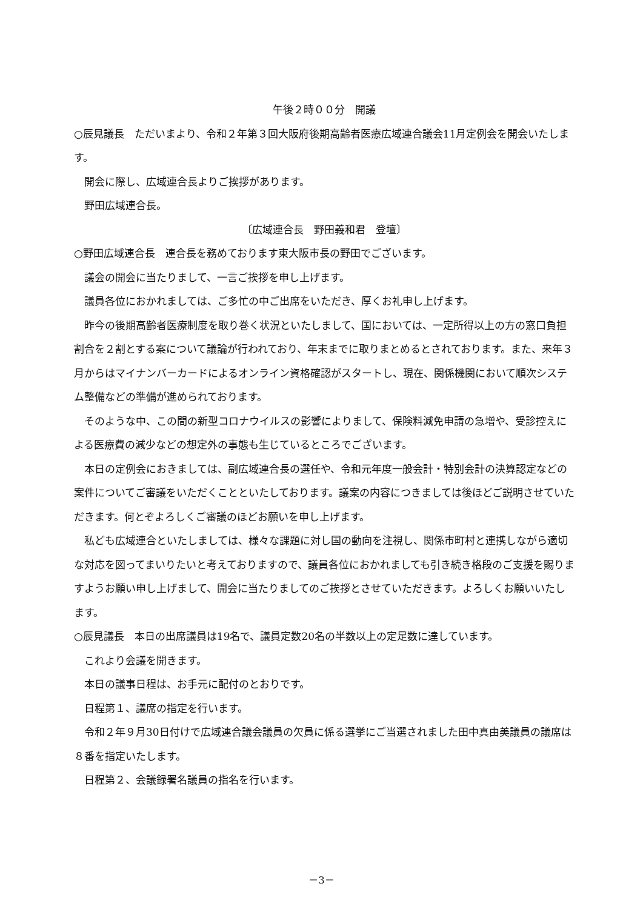午後２時００分　開議
○辰見議長　ただいまより、令和２年第３回大阪府後期高齢者医療広域連合議会11月定例会を開会いたします。
開会に際し、広域連合長よりご挨拶があります。
野田広域連合長。
〔広域連合長　野田義和君　登壇〕
○野田広域連合長　連合長を務めております東大阪市長の野田でございます。
議会の開会に当たりまして、一言ご挨拶を申し上げます。
議員各位におかれましては、ご多忙の中ご出席をいただき、厚くお礼申し上げます。
昨今の後期高齢者医療制度を取り巻く状況といたしまして、国においては、一定所得以上の方の窓口負担割合を２割とする案について議論が行われており、年末までに取りまとめるとされております。また、来年３月からはマイナンバーカードによるオンライン資格確認がスタートし、現在、関係機関において順次システム整備などの準備が進められております。
そのような中、この間の新型コロナウイルスの影響によりまして、保険料減免申請の急増や、受診控えによる医療費の減少などの想定外の事態も生じているところでございます。
本日の定例会におきましては、副広域連合長の選任や、令和元年度一般会計・特別会計の決算認定などの案件についてご審議をいただくことといたしております。議案の内容につきましては後ほどご説明させていただきます。何とぞよろしくご審議のほどお願いを申し上げます。
私ども広域連合といたしましては、様々な課題に対し国の動向を注視し、関係市町村と連携しながら適切な対応を図ってまいりたいと考えておりますので、議員各位におかれましても引き続き格段のご支援を賜りますようお願い申し上げまして、開会に当たりましてのご挨拶とさせていただきます。よろしくお願いいたします。
○辰見議長　本日の出席議員は19名で、議員定数20名の半数以上の定足数に達しています。
これより会議を開きます。
本日の議事日程は、お手元に配付のとおりです。
日程第１、議席の指定を行います。
令和２年９月30日付けで広域連合議会議員の欠員に係る選挙にご当選されました田中真由美議員の議席は８番を指定いたします。
日程第２、会議録署名議員の指名を行います。
－3－